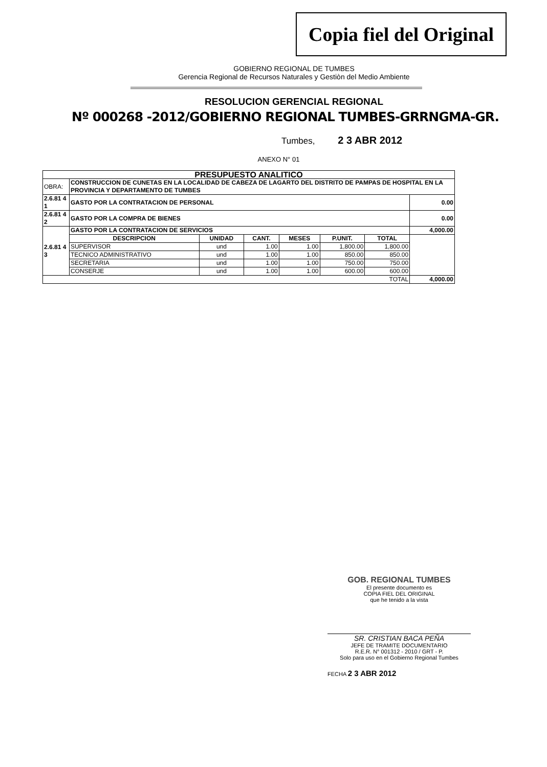Copia fiel del Original
GOBIERNO REGIONAL DE TUMBES
Gerencia Regional de Recursos Naturales y Gestiòn del Medio Ambiente
RESOLUCION GERENCIAL REGIONAL
Nº 000268 -2012/GOBIERNO REGIONAL TUMBES-GRRNGMA-GR.
Tumbes, 2 3 ABR 2012
ANEXO N° 01
| PRESUPUESTO ANALITICO | | | | | | | |
| --- | --- | --- | --- | --- | --- | --- | --- |
| OBRA: | CONSTRUCCION DE CUNETAS EN LA LOCALIDAD DE CABEZA DE LAGARTO DEL DISTRITO DE PAMPAS DE HOSPITAL EN LA PROVINCIA Y DEPARTAMENTO DE TUMBES | | | | | | |
| 2.6.81 4 1 | GASTO POR LA CONTRATACION DE PERSONAL | | | | | | 0.00 |
| 2.6.81 4 2 | GASTO POR LA COMPRA DE BIENES | | | | | | 0.00 |
| 2.6.81 4 3 | GASTO POR LA CONTRATACION DE SERVICIOS | | | | | | 4,000.00 |
| | DESCRIPCION | UNIDAD | CANT. | MESES | P.UNIT. | TOTAL | |
| | SUPERVISOR | und | 1.00 | 1.00 | 1,800.00 | 1,800.00 | |
| | TECNICO ADMINISTRATIVO | und | 1.00 | 1.00 | 850.00 | 850.00 | |
| | SECRETARIA | und | 1.00 | 1.00 | 750.00 | 750.00 | |
| | CONSERJE | und | 1.00 | 1.00 | 600.00 | 600.00 | |
| TOTAL | | | | | | | 4,000.00 |
GOB. REGIONAL TUMBES
El presente documento es
COPIA FIEL DEL ORIGINAL
que he tenido a la vista
SR. CRISTIAN BACA PEÑA
JEFE DE TRAMITE DOCUMENTARIO
R.E.R. N° 001312 - 2010 / GRT - P.
Solo para uso en el Gobierno Regional Tumbes
FECHA 2 3 ABR 2012